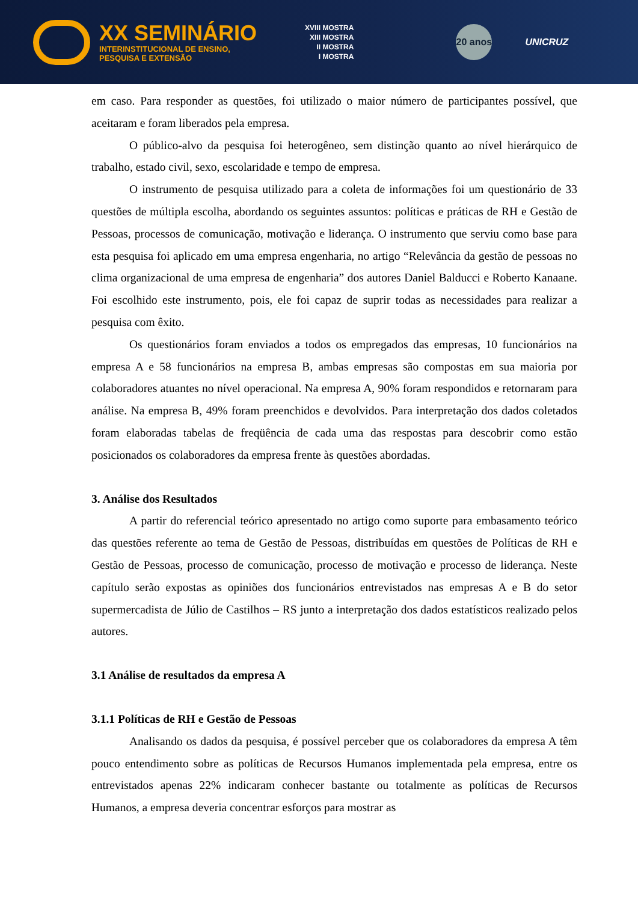XX SEMINÁRIO
INTERINSTITUCIONAL DE ENSINO,
PESQUISA E EXTENSÃO
XVIII MOSTRA
XIII MOSTRA
II MOSTRA
I MOSTRA
20 anos
UNICRUZ
em caso. Para responder as questões, foi utilizado o maior número de participantes possível, que aceitaram e foram liberados pela empresa.
O público-alvo da pesquisa foi heterogêneo, sem distinção quanto ao nível hierárquico de trabalho, estado civil, sexo, escolaridade e tempo de empresa.
O instrumento de pesquisa utilizado para a coleta de informações foi um questionário de 33 questões de múltipla escolha, abordando os seguintes assuntos: políticas e práticas de RH e Gestão de Pessoas, processos de comunicação, motivação e liderança. O instrumento que serviu como base para esta pesquisa foi aplicado em uma empresa engenharia, no artigo “Relevância da gestão de pessoas no clima organizacional de uma empresa de engenharia” dos autores Daniel Balducci e Roberto Kanaane. Foi escolhido este instrumento, pois, ele foi capaz de suprir todas as necessidades para realizar a pesquisa com êxito.
Os questionários foram enviados a todos os empregados das empresas, 10 funcionários na empresa A e 58 funcionários na empresa B, ambas empresas são compostas em sua maioria por colaboradores atuantes no nível operacional. Na empresa A, 90% foram respondidos e retornaram para análise. Na empresa B, 49% foram preenchidos e devolvidos. Para interpretação dos dados coletados foram elaboradas tabelas de freqüência de cada uma das respostas para descobrir como estão posicionados os colaboradores da empresa frente às questões abordadas.
3. Análise dos Resultados
A partir do referencial teórico apresentado no artigo como suporte para embasamento teórico das questões referente ao tema de Gestão de Pessoas, distribuídas em questões de Políticas de RH e Gestão de Pessoas, processo de comunicação, processo de motivação e processo de liderança. Neste capítulo serão expostas as opiniões dos funcionários entrevistados nas empresas A e B do setor supermercadista de Júlio de Castilhos – RS junto a interpretação dos dados estatísticos realizado pelos autores.
3.1 Análise de resultados da empresa A
3.1.1 Políticas de RH e Gestão de Pessoas
Analisando os dados da pesquisa, é possível perceber que os colaboradores da empresa A têm pouco entendimento sobre as políticas de Recursos Humanos implementada pela empresa, entre os entrevistados apenas 22% indicaram conhecer bastante ou totalmente as políticas de Recursos Humanos, a empresa deveria concentrar esforços para mostrar as